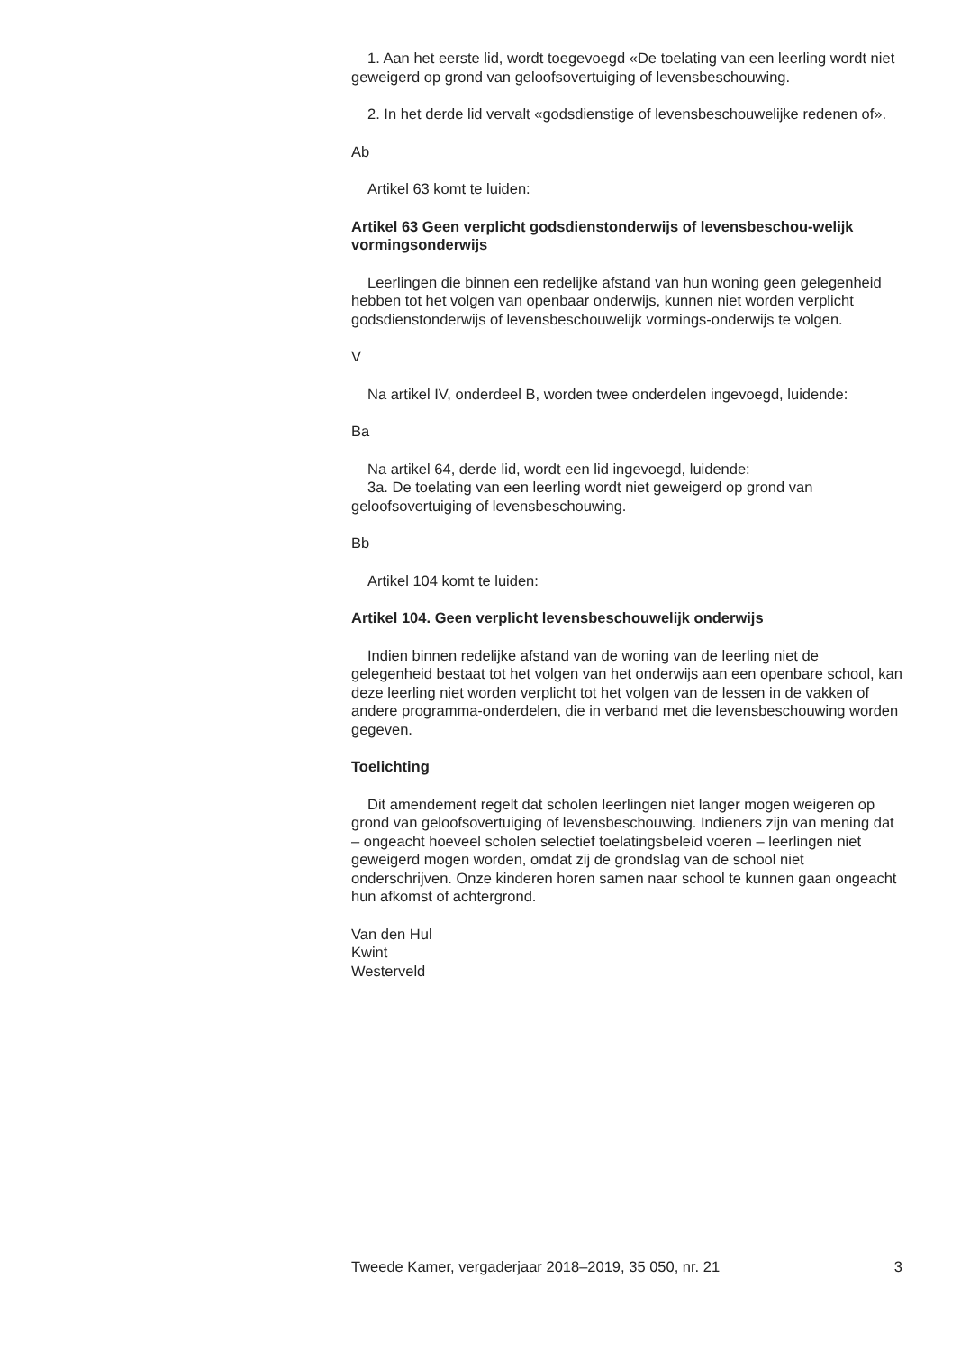1. Aan het eerste lid, wordt toegevoegd «De toelating van een leerling wordt niet geweigerd op grond van geloofsovertuiging of levensbeschouwing.
2. In het derde lid vervalt «godsdienstige of levensbeschouwelijke redenen of».
Ab
Artikel 63 komt te luiden:
Artikel 63 Geen verplicht godsdienstonderwijs of levensbeschou-welijk vormingsonderwijs
Leerlingen die binnen een redelijke afstand van hun woning geen gelegenheid hebben tot het volgen van openbaar onderwijs, kunnen niet worden verplicht godsdienstonderwijs of levensbeschouwelijk vormings-onderwijs te volgen.
V
Na artikel IV, onderdeel B, worden twee onderdelen ingevoegd, luidende:
Ba
Na artikel 64, derde lid, wordt een lid ingevoegd, luidende:
3a. De toelating van een leerling wordt niet geweigerd op grond van geloofsovertuiging of levensbeschouwing.
Bb
Artikel 104 komt te luiden:
Artikel 104. Geen verplicht levensbeschouwelijk onderwijs
Indien binnen redelijke afstand van de woning van de leerling niet de gelegenheid bestaat tot het volgen van het onderwijs aan een openbare school, kan deze leerling niet worden verplicht tot het volgen van de lessen in de vakken of andere programma-onderdelen, die in verband met die levensbeschouwing worden gegeven.
Toelichting
Dit amendement regelt dat scholen leerlingen niet langer mogen weigeren op grond van geloofsovertuiging of levensbeschouwing. Indieners zijn van mening dat – ongeacht hoeveel scholen selectief toelatingsbeleid voeren – leerlingen niet geweigerd mogen worden, omdat zij de grondslag van de school niet onderschrijven. Onze kinderen horen samen naar school te kunnen gaan ongeacht hun afkomst of achtergrond.
Van den Hul
Kwint
Westerveld
Tweede Kamer, vergaderjaar 2018–2019, 35 050, nr. 21 3